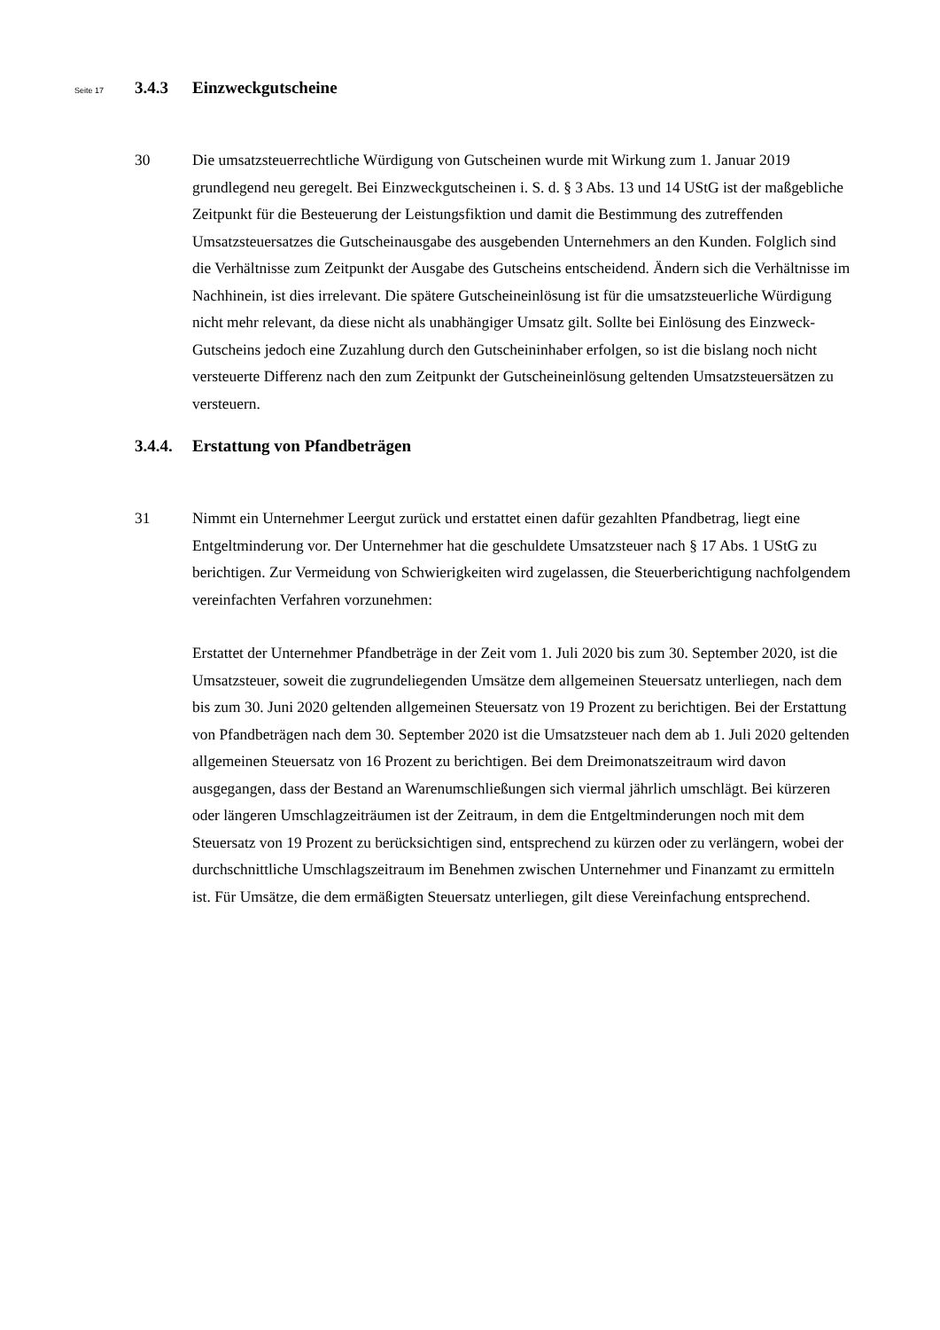Seite 17 3.4.3 Einzweckgutscheine
30 Die umsatzsteuerrechtliche Würdigung von Gutscheinen wurde mit Wirkung zum 1. Januar 2019 grundlegend neu geregelt. Bei Einzweckgutscheinen i. S. d. § 3 Abs. 13 und 14 UStG ist der maßgebliche Zeitpunkt für die Besteuerung der Leistungsfiktion und damit die Bestimmung des zutreffenden Umsatzsteuersatzes die Gutscheinausgabe des ausgebenden Unternehmers an den Kunden. Folglich sind die Verhältnisse zum Zeitpunkt der Ausgabe des Gutscheins entscheidend. Ändern sich die Verhältnisse im Nachhinein, ist dies irrelevant. Die spätere Gutscheineinlösung ist für die umsatzsteuerliche Würdigung nicht mehr relevant, da diese nicht als unabhängiger Umsatz gilt. Sollte bei Einlösung des Einzweck-Gutscheins jedoch eine Zuzahlung durch den Gutscheininhaber erfolgen, so ist die bislang noch nicht versteuerte Differenz nach den zum Zeitpunkt der Gutscheineinlösung geltenden Umsatzsteuersätzen zu versteuern.
3.4.4. Erstattung von Pfandbeträgen
31 Nimmt ein Unternehmer Leergut zurück und erstattet einen dafür gezahlten Pfandbetrag, liegt eine Entgeltminderung vor. Der Unternehmer hat die geschuldete Umsatzsteuer nach § 17 Abs. 1 UStG zu berichtigen. Zur Vermeidung von Schwierigkeiten wird zugelassen, die Steuerberichtigung nachfolgendem vereinfachten Verfahren vorzunehmen:
Erstattet der Unternehmer Pfandbeträge in der Zeit vom 1. Juli 2020 bis zum 30. September 2020, ist die Umsatzsteuer, soweit die zugrundeliegenden Umsätze dem allgemeinen Steuersatz unterliegen, nach dem bis zum 30. Juni 2020 geltenden allgemeinen Steuersatz von 19 Prozent zu berichtigen. Bei der Erstattung von Pfandbeträgen nach dem 30. September 2020 ist die Umsatzsteuer nach dem ab 1. Juli 2020 geltenden allgemeinen Steuersatz von 16 Prozent zu berichtigen. Bei dem Dreimonatszeitraum wird davon ausgegangen, dass der Bestand an Warenumschließungen sich viermal jährlich umschlägt. Bei kürzeren oder längeren Umschlagzeiträumen ist der Zeitraum, in dem die Entgeltminderungen noch mit dem Steuersatz von 19 Prozent zu berücksichtigen sind, entsprechend zu kürzen oder zu verlängern, wobei der durchschnittliche Umschlagszeitraum im Benehmen zwischen Unternehmer und Finanzamt zu ermitteln ist. Für Umsätze, die dem ermäßigten Steuersatz unterliegen, gilt diese Vereinfachung entsprechend.